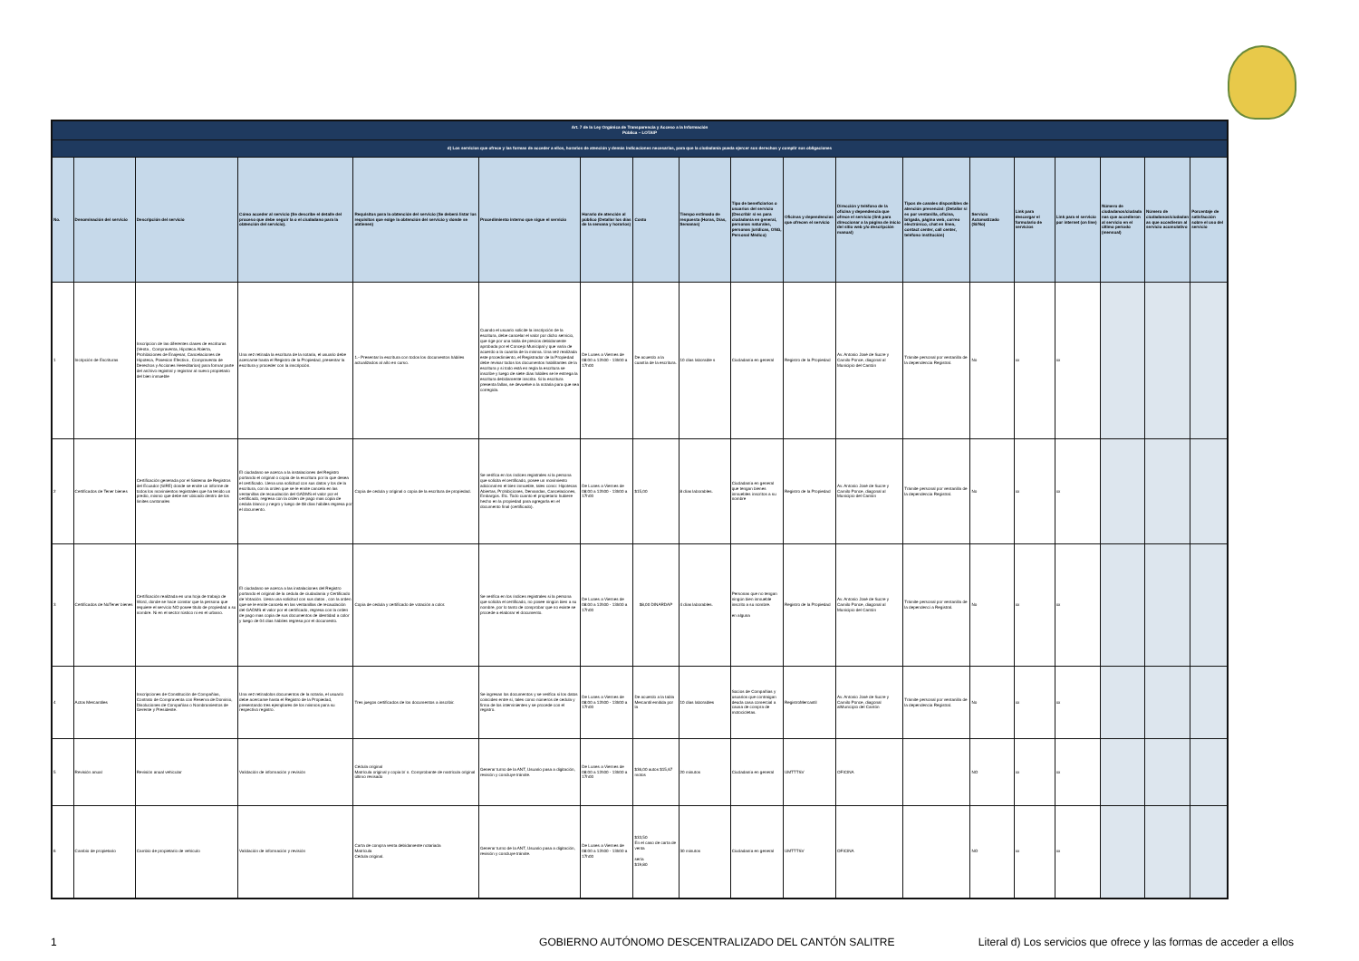| Art. 7 de la Ley Orgánica de Transparencia y Acceso a la Información Pública – LOTAIP | | | | | | | | | | | | | | | | | | |
| --- | --- | --- | --- | --- | --- | --- | --- | --- | --- | --- | --- | --- | --- | --- | --- | --- | --- | --- |
| d) Los servicios que ofrece y las formas de acceder a ellos, horarios de atención y demás indicaciones necesarias, para que la ciudadanía pueda ejercer sus derechos y cumplir sus obligaciones | | | | | | | | | | | | | | | | | | |
| No. | Denominación del servicio | Descripción del servicio | Cómo acceder al servicio (Se describe el detalle del proceso que debe seguir la o el ciudadano para la obtención del servicio). | Requisitos para la obtención del servicio (Se deberá listar los requisitos que exige la obtención del servicio y donde se obtienen) | Procedimiento interno que sigue el servicio | Horario de atención al público (Detallar los días de la semana y horarios) | Costo | Tiempo estimado de respuesta (Horas, Días, Semanas) | Tipo de beneficiarios o usuarios del servicio (Describir si es para ciudadanía en general, personas naturales, personas jurídicas, ONG, Personal Médico) | Oficinas y dependencias que ofrecen el servicio | Dirección y teléfono de la oficina y dependencia que ofrece el servicio (link para direccionar a la página de inicio del sitio web y/o descripción manual) | Tipos de canales disponibles de atención presencial: (Detallar si es por ventanilla, oficina, brigada, página web, correo electrónico, chat en línea, contact center, call center, teléfono institución) | Servicio Automatizado (Si/No) | Link para descargar el formulario de servicios | Link para el servicio por internet (on line) | Número de ciudadanos/ciudadanas que accedieron al servicio en el último período (mensual) | Número de ciudadanos/ciudadanas que accedieron al servicio acumulativo | Porcentaje de satisfacción sobre el uso del servicio |
| 1 | Incripción de Escrituras | Inscripcion de las diferentes clases de escrituras (Venta , Compraventa, Hipoteca Abierta, Prohibiciones de Enajenar, Cancelaciones de Hipoteca, Posesion Efectiva , Compraventa de Derechos y Acciones Hereditarios) para formar parte del archivo registral y registrar al nuevo propietario del bien inmueble | Una vez retirada la escritura de la notaria, el usuario debe acercarse hasta el Registro de la Propiedad, presentar la escritura y proceder con la inscripción. | 1.- Presentar la escritura con todos los documentos hábiles actualizados al año en curso. | Cuando el usuario solicite la inscripción de la escritura, debe cancelar el valor por dicho servicio, que rige por una tabla de precios debidamente aprobada por el Concejo Municipal y que varía de acuerdo a la cuantía de la misma. Una vez realizada este procedimiento, el Registrador de la Propiedad debe revisar todos los documentos habilitantes de la escritura y si todo está en regla la escritura se inscribe y luego de siete días hábiles se le entrega la escritura debidamente inscrita. Si la escritura presenta fallas, se devuelve a la notaria para que sea corregida. | De Lunes a Viernes de 08:00 a 12h00 - 13h00 a 17h00 | De acuerdo a la cuantía de la escritura. | 10 días laborable s | Ciudadanía en general | Registro de la Propiedad | Av. Antonio José de Sucre y Camilo Ponce, diagonal al Municipio del Cantón | Trámite personal por ventanilla de la dependencia Registral. | No | xx | xx | | | |
| 2 | Certificados de Tener bienes | Certificación generada por el Sistema de Registros del Ecuador (SIRE) donde se emite un informe de todos los movimientos registrales que ha tenido un predio, mismo que debe ser ubicado dentro de los limites cantonales | El ciudadano se acerca a la instalaciones del Registro portando el original o copia de la escritura por la que desea el certificado. Llena una solicitud con sus datos y los de la escritura, con la orden que se le emite cancela en las ventanillas de recaudación del GADMS el valor por el certificado, regresa con la orden de pago mas copia de cedula blanco y negro y luego de 08 días hábiles regresa por el documento. | Copia de cedula y original o copia de la escritura de propiedad. | Se verifica en los índices registrales si la persona que solicita el certificado, posee un movimiento adicional en el bien inmueble, tales como: Hipotecas Abiertas, Prohibiciones, Demandas, Cancelaciones, Embargos. Etc. Todo cuanto el propietario hubiere hecho en la propiedad para agregarla en el documento final (certificado). | De Lunes a Viernes de 08:00 a 12h00 - 13h00 a 17h00 | $15,00 | 8 días laborables. | Ciudadanía en general que tengan bienes inmuebles inscritos a su nombre | Registro de la Propiedad | Av. Antonio José de Sucre y Camilo Ponce, diagonal al Municipio del Cantón | Trámite personal por ventanilla de la dependencia Registral. | No | xx | xx | | | |
| 3 | Certificados de NoTener bienes | Certificación realizada en una hoja de trabajo de Word, donde se hace constar que la persona que requiere el servicio NO posee titulo de propiedad a su nombre. Ni en el sector rústico ni en el urbano. | El ciudadano se acerca a las instalaciones del Registro portando el original de la cedula de ciudadanía y Certificado de Votación. Llena una solicitud con sus datos , con la orden que se le emite cancela en las ventanillas de recaudación del GADMS el valor por el certificado, regresa con la orden de pago mas copia de sus documentos de identidad a color y luego de 04 días hábiles regresa por el documento. | Copia de cedula y certificado de votación a color. | Se verifica en los índices registrales si la persona que solicita el certificado, no posee ningún bien a su nombre, por lo tanto de comprobar que no existe se procede a elaborar el documento. | De Lunes a Viernes de 08:00 a 12h00 - 13h00 a 17h00 | $8,00 DINARDAP | 4 días laborables. | Personas que no tengan ningún bien inmueble inscrito a su nombre. en alguna | Registro de la Propiedad | Av. Antonio José de Sucre y Camilo Ponce, diagonal al Municipio del Cantón | Trámite personal por ventanilla de la dependenci a Registral. | No | xx | xx | | | |
| 4 | Actos Mercantiles | Inscripciones de Constitución de Compañías, Contrato de Compraventa con Reserva de Dominio, Disoluciones de Compañías o Nombramientos de Gerente y Presidente. | Una vez retiradolos documentos de la notaria, el usuario debe acercarse hasta el Registro de la Propiedad, presentando tres ejemplares de los mismos para su respectivo registro. | Tres juegos certificados de los documentos a inscribir. | Se ingresan los documentos y se verifica si los datos coinciden entre sí, tales como números de cedula y firma de los intervinientes y se procede con el registro. | De Lunes a Viernes de 08:00 a 12h00 - 13h00 a 17h00 | De acuerdo a la tabla Mercantil emitida por la | 10 días laborables | Socios de Compañías y usuarios que contraigan deuda casa comercial a causa de compra de motocicletas. | RegistroMercantil | Av. Antonio José de Sucre y Camilo Ponce, diagonal alMunicipio del Cantón | Trámite personal por ventanilla de la dependencia Registral. | No | xx | xx | | | |
| 5 | Revisión anual | Revisión anual vehicular | Validación de información y revisión | Cédula original Matrícula original y copia b/ n. Comprobante de matrícula original último revisado | Generar turno de la ANT, Usuario pasa a digitación, revisión y concluye trámite. | De Lunes a Viernes de 08:00 a 12h00 - 13h00 a 17h00 | $36,00 autos $15,67 motos | 20 minutos | Ciudadanía en general | UMTTTSV | OFICINA | | NO | xx | xx | | | |
| 6 | Cambio de propietario | Cambio de propietario de vehículo | Validación de información y revisión | Carta de compra venta debidamente notariada Matrícula Cédula original. | Generar turno de la ANT, Usuario pasa a digitación, revisión y concluye trámite. | De Lunes a Viernes de 08:00 a 12h00 - 13h00 a 17h00 | $33,50 En el caso de carta de venta sería $19,80 | 30 minutos | Ciudadanía en general | UMTTTSV | OFICINA | | NO | xx | xx | | | |
1 GOBIERNO AUTÓNOMO DESCENTRALIZADO DEL CANTÓN SALITRE Literal d) Los servicios que ofrece y las formas de acceder a ellos